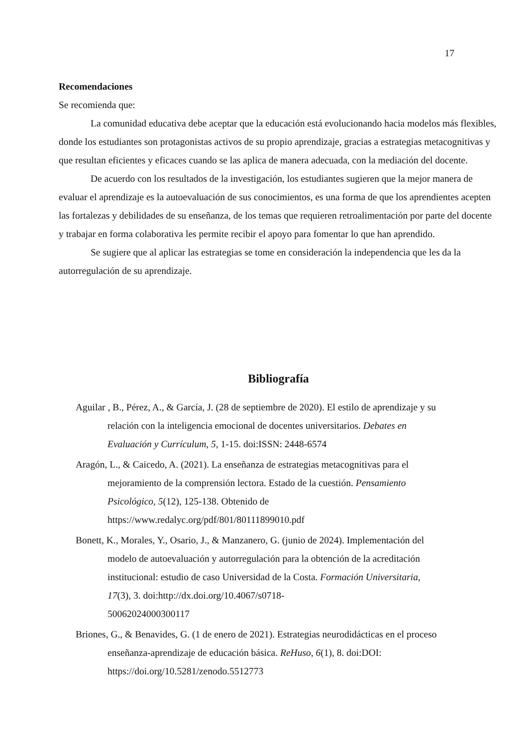17
Recomendaciones
Se recomienda que:
La comunidad educativa debe aceptar que la educación está evolucionando hacia modelos más flexibles, donde los estudiantes son protagonistas activos de su propio aprendizaje, gracias a estrategias metacognitivas y que resultan eficientes y eficaces cuando se las aplica de manera adecuada, con la mediación del docente.
De acuerdo con los resultados de la investigación, los estudiantes sugieren que la mejor manera de evaluar el aprendizaje es la autoevaluación de sus conocimientos, es una forma de que los aprendientes acepten las fortalezas y debilidades de su enseñanza, de los temas que requieren retroalimentación por parte del docente y trabajar en forma colaborativa les permite recibir el apoyo para fomentar lo que han aprendido.
Se sugiere que al aplicar las estrategias se tome en consideración la independencia que les da la autorregulación de su aprendizaje.
Bibliografía
Aguilar , B., Pérez, A., & García, J. (28 de septiembre de 2020). El estilo de aprendizaje y su relación con la inteligencia emocional de docentes universitarios. Debates en Evaluación y Currículum, 5, 1-15. doi:ISSN: 2448-6574
Aragón, L., & Caicedo, A. (2021). La enseñanza de estrategias metacognitivas para el mejoramiento de la comprensión lectora. Estado de la cuestión. Pensamiento Psicológico, 5(12), 125-138. Obtenido de https://www.redalyc.org/pdf/801/80111899010.pdf
Bonett, K., Morales, Y., Osario, J., & Manzanero, G. (junio de 2024). Implementación del modelo de autoevaluación y autorregulación para la obtención de la acreditación institucional: estudio de caso Universidad de la Costa. Formación Universitaria, 17(3), 3. doi:http://dx.doi.org/10.4067/s0718-
50062024000300117
Briones, G., & Benavides, G. (1 de enero de 2021). Estrategias neurodidácticas en el proceso enseñanza-aprendizaje de educación básica. ReHuso, 6(1), 8. doi:DOI: https://doi.org/10.5281/zenodo.5512773